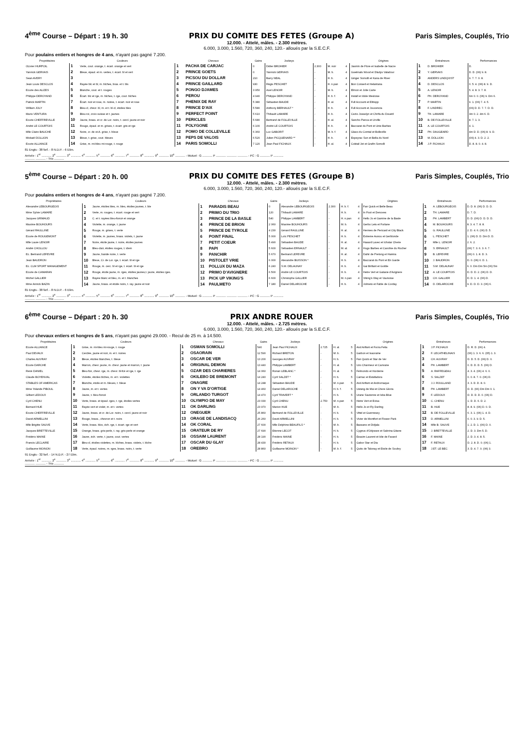4<sup>ème</sup> Course – Départ : 19 h. 30 PRIX DU COMITE DES FETES (Groupe A) Paris Simples, Couplés, Trio
12.000. - Attelé, mâles. - 2.300 mètres.
6.000, 3.000, 1.560, 720, 360, 240, 120.- alloués par la S.E.C.F.
Pour poulains entiers et hongres de 4 ans, n'ayant pas gagné 7.200.
| Propriétaires | Couleurs | | Chevaux | | Gains | Jockeys | | | | Origines | Entraîneurs | | Performances |
| --- | --- | --- | --- | --- | --- | --- | --- | --- | --- | --- | --- | --- | --- |
| OLivier HURPOIL | 1 | Verte, cout. orange, t. écart. orange et vert | 1 | PACHA DE CARJAC | 0 | Didier BROHIER | 2.300 | M. noir | 4 | Jasmin de Flore et Isabelle de Nacre | 1 | D. BROHIER | D. |
| Yannick GERVAIS | 2 | Bleue, épaul. et m. vertes, t. écart. bl et vert | 2 | PRINCE GOETS | 0 | Yannick GERVAIS | - | M. b. | 4 | Goetmals Wood et Dladys Valadour | 2 | Y. GERVAIS | D. D. (06) 9. 8. |
| Sean AVERY | 3 | | 3 | PICSOU DU DOLLAR | 210 | Barry NEAL | - | H. b. | 4 | Ginger Somolli et Kana de River | 3 | ANDERS LINDQVIST | 9. 7. 7. 0. 8. |
| Jean Louis DESCLOS | 4 | Rayée blc et bl, m. blches, bras. et t. bls | 4 | PRINCE GAILLARD | 930 | Régis PESCHET | - | H. n.pan | 4 | Bon Conseil et Helantana | 4 | D. DESCLOS | 0. 5. 4. (06) 8. 9. D. |
| Ecurie des ALIZES | 5 | Blanche, cout. et t. rouges | 5 | PONGO DJAMES | 3 950 | Axel LENOIR | - | M. b. | 4 | Elmon et Jolie Carte | 5 | A. LENOIR | 5. 4. 8. 3. 7. 8. |
| Philippe DEROYAND | 6 | Écart. blc et rge, m. blches, t. rge, cout. blches | 6 | PEROU | 4 940 | Philippe DEROYAND | - | H. b. f. | 4 | Install et Idole Mesloise | 6 | PH. DEROYAND | 6m 0. 0. (06) 9. Dm 6. |
| Patrick MARTIN | 7 | Écart. noir et rose, m. noires, t. écart. noir et rose | 7 | PHENIX DE RAY | 5 380 | Sébastien BAUDE | - | H. al. | 4 | Full Account et Elitiopp | 7 | P. MARTIN | 9. 1. (06) 7. 4. 5. |
| William JOLY | 8 | Bleu-cl, chevr. bl, m. et t. bl-cl, étoiles bles | 8 | PRINCE D'AIX | 5 580 | Anthony BERHAULT * | - | H. b. | 4 | Full Account et Jouvencia | 8 | F. LINDREC | (06) D. D. 7. 7. D. D. |
| Mario VENTURA | 9 | Bleu-roi, croix suisse et t. jaunes | 9 | PERFECT POINT | 5 610 | Thibault LAMARE | - | H. b. | 4 | Cezio Josselyn et Chrifa du Douetil | 9 | TH. LAMARE | 3m 0. 2. 4m 6. D. |
| Ecurie CHEFFREVILLE | 10 | Jaune, brass. et cr. de Lor. noirs, t. cercl. jaune et noir | 10 | PERICLES | 5 680 | Bertrand de FOLLEVILLE | - | H. al. | 4 | Sancho Panca et Urville | 10 | B. DE FOLLEVILLE | 8. 7. 1. 3. |
| André LE COURTOIS | 11 | Rouge, épaul. et m. grises, t. écart. gris et rge | 11 | POLYGONE | 6 100 | André LE COURTOIS | - | H. b. | 4 | Baccarat du Pont et Unie Barbes | 11 | A. LE COURTOIS | 4. 1. |
| Mlle Claire BAUCHE | 12 | Noire, cr. de st-A. grise, t. bleue | 12 | POMO DE COLLEVILLE | 6 360 | Luc GABORIT | - | M. b. f. | 4 | Glaxo du Comtal et Bolleville | 12 | PH. DAUGEARD | 4m D. D. (06) 8. 9. D. |
| Mickaël DOLLION | 13 | Bleue, t. grise, cout. bleues | 13 | PEPS DE VALOIS | 6 520 | Julien PICQUENARD ** | - | H. b. | 4 | Espeyrac Sun et Bella du Nord | 13 | M. DOLLION | (06) 4. 3. D. 2. 2. |
| Ecurie ALLIANCE | 14 | Grise, m. mi-bleu mi-rouge, t. rouge | 14 | PARIS SOMOLLI | 7 120 | Jean Paul FICHAUX | - | H. al. | 4 | Coktail Jet et Grafin Somolli | 14 | J.P. FICHAUX | D. 8. 8. 0. 4. 8. |
81 Engts - 38 forf. - 8 N.D.P. - 6 Elim.
Arrivée : 1<sup>er</sup> ............ 2<sup>e</sup> ............ 3<sup>e</sup> ............ 4<sup>e</sup> ............ 5<sup>e</sup> ............ 6<sup>e</sup> ............ 7<sup>e</sup> ............ 8<sup>e</sup> ............ 9<sup>e</sup> ............ 10<sup>e</sup> ............ - Mutuel : G ............ P ............ ............ ............ - PC : G ............ P ............
............ ............ - Trio ............
5<sup>ème</sup> Course – Départ : 20 h. 00 PRIX DU COMITE DES FETES (Groupe B) Paris Simples, Couplés, Trio
12.000. - Attelé, mâles. - 2.300 mètres.
6.000, 3.000, 1.560, 720, 360, 240, 120.- alloués par la S.E.C.F.
Pour poulains entiers et hongres de 4 ans, n'ayant pas gagné 7.200.
| Propriétaires | Couleurs | | Chevaux | | Gains | Jockeys | | | | Origines | Entraîneurs | | Performances |
| --- | --- | --- | --- | --- | --- | --- | --- | --- | --- | --- | --- | --- | --- |
| Alexandre LEBOURGEOIS | 1 | Jaune, étoiles bles, m. bles, étoiles jaunes, t. ble | 1 | PARADIS BEAU | 0 | Alexandre LEBOURGEOIS | 2.300 | H. b. f. | 4 | Fan Quick et Belle Beau | 1 | A. LEBOURGEOIS | D. D. 8. (06) D. D. D. |
| Mme Sylvie LAMARE | 2 | Verte, m. rouges, t. écart. rouge et vert | 2 | PRIMO DU TRIO | 120 | Thibault LAMARE | - | H. b. | 4 | In Foot et Denoves | 2 | TH. LAMARE | D. 7. D. |
| Jacques GRIMAUD | 3 | C. et t. rayées bleu-foncé et orange | 3 | PRINCE DE LA BASLE | 540 | Philippe LAMBERT | - | H. n.pan | 4 | Hello Jo et Gamine de la Basle | 3 | PH. LAMBERT | D. D. (06) D. D. D. D. |
| Maxime BOUHOURS | 4 | Violette, m. orange, t. jaune | 4 | PRINCE DE BRION | 2 060 | Maxime BOUHOURS | - | M. b. | 4 | Gerbo Lets et Forlane | 4 | M. BOUHOURS | 8. 3. 4. 7. 8. 8. |
| Gérard RAULLINE | 5 | Rouge, m. grises, t. verte | 5 | PRINCE DE TYROLE | 4 230 | Gérard RAULLINE | - | H. al. | 4 | Hermes de Pericard et City Black | 5 | G. RAULLINE | 2. D. 4. 6. (06) D. 5. |
| Ecurie de ROUGEMONT | 6 | Violette, m. jaunes, brass. violets, t. jaune | 6 | POINT FINAL | 5 000 | Loïc PESCHET | - | H. b. | 4 | Extreme Aunou et Gerblonde | 6 | L. PESCHET | 1. (06) D. D. Dm D. D. |
| Mlle Laure LENOIR | 7 | Noire, étoile jaune, t. noire, étoiles jaunes | 7 | PETIT COEUR | 5 490 | Sébastien BAUDE | - | H. al. | 4 | Hasard Lavec et Ichstar Cherie | 7 | Mlle L. LENOIR | 2. 6. 2. |
| André CHOLLOU | 8 | Bleu-clair, étoiles rouges, t. idem | 8 | PAPI | 5 600 | Sébastien ERNAULT | - | M. al. | 4 | Hugo Barbes et Caroline du Rocher | 8 | S. ERNAULT | (06) 7. 3. 6. 3. 6. 7. |
| Ec. Bertrand LEFEVRE | 9 | Jaune, bande noire, t. verte | 9 | PANCHIR | 5 670 | Bertrand LEFEVRE | - | H. al. | 4 | Dahir de Prelong et Hamira | 9 | B. LEFEVRE | (06) 0. 1. 8. D. 3. |
| Jean BAUDRON | 10 | Bleue, Cr. de Lor. rge, t. écart. bl et rge | 10 | PISTOLET VRIE | 6 000 | Alexandre BUISSON * | - | H. b. | 4 | Baccarat du Pont et En Garde | 10 | J. BAUDRON | D. 0. (06) 0. D. 1. |
| Ec. CLM SPORT MANAGEMENT | 11 | Rouge, m. cerc. bl et rge, t. écart. bl et rge | 11 | POLLUX DU MAZA | 6 240 | S.M. DELAUNAY | - | H. b. | 4 | Gai Brillant et Goldie | 11 | S.M. DELAUNAY | 6. 0. Dm Dm 5m (06) 5m |
| Ecurie de CAMARAN | 12 | Rouge, étoile jaune, m. rges, étoiles jaunes,t. jaune, étoiles rges. | 12 | PRIMO D'AVIGNERE | 6 500 | André LE COURTOIS | - | H. b. | 4 | Hetre Vert et Galaxie d'Avignere | 12 | A. LE COURTOIS | D. D. D. 2. (06) D. D. |
| Michel GALLIER | 13 | Rayée blanc et bleu, m. et t. blanches | 13 | PICK UP VIKING'S | 6 600 | Christophe GALLIER | - | M. n.pan | 4 | Viking's Way et Vaunoise | 13 | CH. GALLIER | D. D. 1. 4. (06) D. |
| Mme Annick BAZIN | 14 | Jaune, brass. et étoile noirs, t. ray. jaune et noir | 14 | PAULMETO | 7 180 | Daniel DELAROCHE | - | H. b. | 4 | Jolmeto et Fable de Corday | 14 | D. DELAROCHE | 9. D. D. D. 3. (06) 6. |
81 Engts - 38 forf. - 8 N.D.P. - 6 Elim.
Arrivée : 1<sup>er</sup> ............ 2<sup>e</sup> ............ 3<sup>e</sup> ............ 4<sup>e</sup> ............ 5<sup>e</sup> ............ 6<sup>e</sup> ............ 7<sup>e</sup> ............ 8<sup>e</sup> ............ 9<sup>e</sup> ............ 10<sup>e</sup> ............ - Mutuel : G ............ P ............ ............ ............ - PC : G ............ P ............
............ ............ - Trio ............
6<sup>ème</sup> Course – Départ : 20 h. 30 PRIX ANDRE ROUER Paris Simples, Couplés, Trio
12.000. - Attelé, mâles. - 2.725 mètres.
6.000, 3.000, 1.560, 720, 360, 240, 120.- alloués par la S.E.C.F.
Pour chevaux entiers et hongres de 5 ans, n'ayant pas gagné 29.000. - Recul de 25 m. à 14.500.
| Propriétaires | Couleurs | | Chevaux | | Gains | Jockeys | | | | Origines | Entraîneurs | | Performances |
| --- | --- | --- | --- | --- | --- | --- | --- | --- | --- | --- | --- | --- | --- |
| Ecurie ALLIANCE | 1 | Grise, m. mi-bleu mi-rouge, t. rouge | 1 | OSMAN SOMOLLI | 540 | Jean Paul FICHAUX | 2.725 | H. al. | 5 | And Arifant et Forza Felia | 1 | J.P. FICHAUX | D. R. D. (06) 4. |
| Paul DEVAUX | 2 | Cerclée, jaune et noir, m. et t. noires | 2 | OSAORAIN | 12 590 | Richard BRETON | - | M. b. | 5 | Garbon et Isaoraine | 2 | F. LECATHELINAIS | (06) 1. 3. 6. 6. (05) 1. 3. |
| Charles AUVRAY | 3 | Bleue, étoiles blanches, t. bleue | 3 | OSCAR DE VER | 13 200 | Georges AUVRAY | - | H. b. | 5 | Fan Quick et Star de Ver | 3 | CH. AUVRAY | D. D. 5. D. (06) D. 0. |
| Ecurie DARCHE | 4 | Marron, chevr. jaune, m. chevr. jaune et marron, t. jaune | 4 | ORIGINAL DEMON | 13 440 | Philippe LAMBERT | - | H. al. | 5 | Uzo Charmeur et Carivane | 4 | PH. LAMBERT | 0. D. D. D. 5. (06) D. |
| René DANIEL | 5 | Bleu-fcé, chevr. rge, m. chevr. bl-fcé et rge, t. rge | 5 | OZAR DES CHARIERES | 14 060 | Ronan LEBLANC * | - | H. al. | 5 | Felmondo et Hordeine | 5 | A. RAFFEGEAU | 4. 3. 4. (06) 4. 6. 0. |
| Claude BOYENVAL | 6 | Violette, étoiles blches, m. et t. violettes | 6 | OKILEBO DE BREMONT | 14 240 | Cyril SALZET * | - | H. b. | 5 | Carnac et Estafadora | 6 | S. SALZET | 0. 0. 8. 7. 0. (06) D. |
| STABLES OF AMERICAS | 7 | Blanche, étoile et m. bleues, t. bleue | 7 | ONAGRE | 14 248 | Sébastien BAUDE | - | M. n.pan | 5 | And Arifant et Andromaque | 7 | J.J. ROULLAND | 3. 3. D. D. 8. 0. |
| Mme Yolande PIBOUL | 8 | Jaune, m. et t. vertes | 8 | ON Y VA D'ORTIGE | 14 460 | Daniel DELAROCHE | - | H. b. f. | 5 | Ustang de Mai et Chere Gloria | 8 | PH. LAMBERT | D. D. (06) Dm Dm 0. 1. |
| Gilbert LEDOUX | 9 | Jaune, t. bleu-foncé | 9 | ORLANDO TURGOT | 14 470 | Cyril TRAVERT * | - | H. b. | 5 | Urane Sautonne et Isba Blue | 9 | F. LEDOUX | D. D. D. D. 0. (06) D. |
| Cyril CHENU | 10 | Verte, brass. et épaul. rges, t. rge, étoiles vertes | 10 | OLYMPIO DE MAY | 23 030 | Cyril CHENU | 2.750 | M. n.pan | 5 | Hetre Vert et Evisa | 10 | C. CHENU | 1. D. D. 6. D. 2. |
| Bernard HUE | 11 | Rayée vert et violet, m. et t. vertes | 11 | OK DARLING | 23 970 | Marion HUE | - | M. b. | 5 | Hello Jo et Fly Darling | 11 | B. HUE | 8. 8. 9. (06) D. 0. D. |
| Ecurie CHEFFREVILLE | 12 | Jaune, brass. et cr. de Lor. noirs, t. cercl. jaune et noir | 12 | ONEGUER | 25 860 | Bertrand de FOLLEVILLE | - | H. b. | 5 | Vittel et Guernesey | 12 | B. DE FOLLEVILLE | 6. 3. 1. (06) 1. 4. D. |
| David ARMELLINI | 13 | Rouge, brass., chevron et t. noirs | 13 | ORAGE DE LANDISACQ | 26 260 | David ARMELLINI | - | H. b. | 5 | Vivier de Montfort et Flower Park | 13 | D. ARMELLINI | 0. 0. 3. 9. D. 5. |
| Mlle Brigitte SAUVE | 14 | Verte, brass. blcs, éch. rge, t. écart. rge et vert | 14 | OK CORAL | 27 600 | Mlle Delphine BEAUFILS * | - | M. b. | 5 | Bassano et Didjala | 14 | Mlle B. SAUVE | 1. 2. D. 1. (06) D. 0. |
| Jacques BRETTEVILLE | 15 | Orange, brass. gris-perle, t. ray. gris-perle et orange | 15 | ORATEUR DE RY | 27 690 | Etienne LECOT | - | H. b. | 5 | Cygnus d'Odyssee et Sabrina Gitane | 15 | J. BRETTEVILLE | 2. D. 3. Dm 5. D. |
| Frédéric MAINE | 16 | Jaune, éch. verte, t. jaune, cout. vertes | 16 | OSSAIM LAURENT | 28 190 | Frédéric MAINE | - | H. b. | 5 | Essaim Laurent et Idie de Favard | 16 | F. MAINE | 2. D. 3. 4. 8. 5. |
| Francis LECLAIRE | 17 | Bleu-cl, étoiles violettes, m. blches, brass. violets, t. blche | 17 | OSCAR DU GLAY | 28 430 | Frédéric RETAUX | - | H. b. | 5 | Gabor Star et Dia | 17 | F. RETAUX | D. 2. 8. D. 0. (06) 1. |
| Guillaume MOINON | 18 | Verte, épaul. noires, m. rges, brass. noirs, t. verte | 18 | OREBRO | 28 860 | Guillaume MOINON * | - | M. b. f. | 5 | Quito de Talonay et Etoile de Soubry | 18 | J.ET. LE BEC | 3. D. 4. 7. 0. (06) 3. |
91 Engts - 32 forf. - 14 N.D.P. - 27 Elim.
Arrivée : 1<sup>er</sup> ............ 2<sup>e</sup> ............ 3<sup>e</sup> ............ 4<sup>e</sup> ............ 5<sup>e</sup> ............ 6<sup>e</sup> ............ 7<sup>e</sup> ............ 8<sup>e</sup> ............ 9<sup>e</sup> ............ 10<sup>e</sup> ............ - Mutuel : G ............ P ............ ............ ............ - PC : G ............ P ............
............ ............ - Trio ............